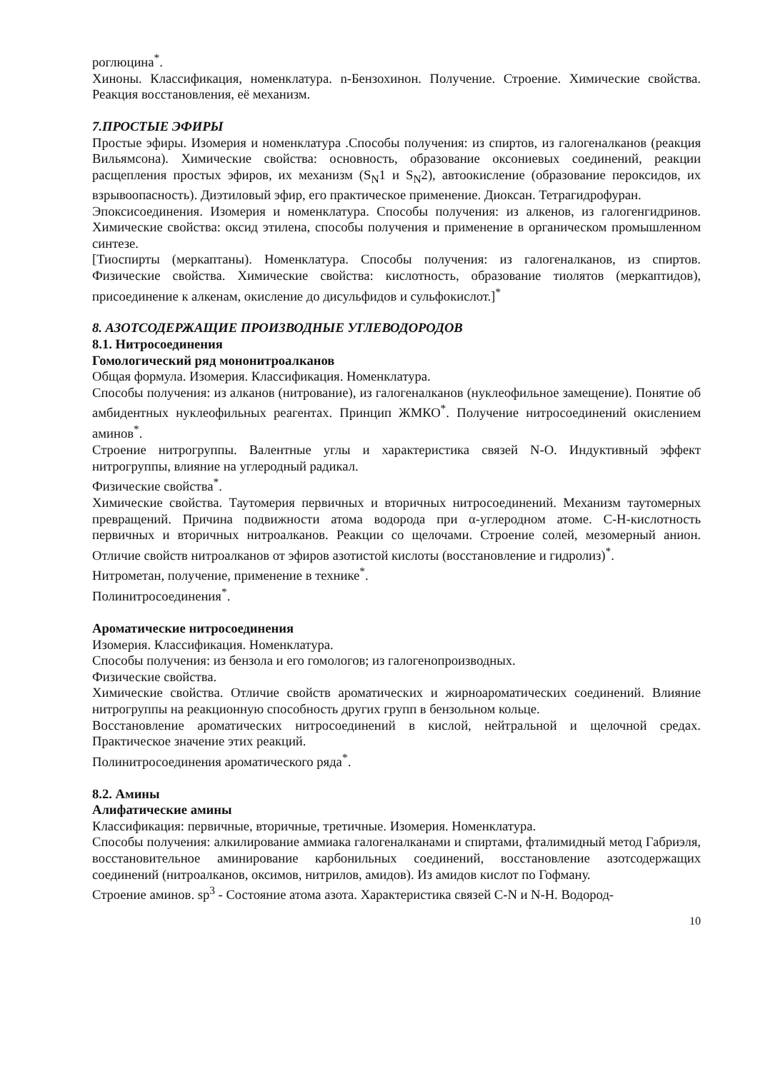роглюцина<sup>*</sup>.
Хиноны. Классификация, номенклатура. n-Бензохинон. Получение. Строение. Химические свойства. Реакция восстановления, её механизм.
7.ПРОСТЫЕ ЭФИРЫ
Простые эфиры. Изомерия и номенклатура .Способы получения: из спиртов, из галогеналканов (реакция Вильямсона). Химические свойства: основность, образование оксониевых соединений, реакции расщепления простых эфиров, их механизм (S<sub>N</sub>1 и S<sub>N</sub>2), автоокисление (образование пероксидов, их взрывоопасность). Диэтиловый эфир, его практическое применение. Диоксан. Тетрагидрофуран.
Эпоксисоединения. Изомерия и номенклатура. Способы получения: из алкенов, из галогенгидринов. Химические свойства: оксид этилена, способы получения и применение в органическом промышленном синтезе.
[Тиоспирты (меркаптаны). Номенклатура. Способы получения: из галогеналканов, из спиртов. Физические свойства. Химические свойства: кислотность, образование тиолятов (меркаптидов), присоединение к алкенам, окисление до дисульфидов и сульфокислот.]<sup>*</sup>
8. АЗОТСОДЕРЖАЩИЕ ПРОИЗВОДНЫЕ УГЛЕВОДОРОДОВ
8.1. Нитросоединения
Гомологический ряд мононитроалканов
Общая формула. Изомерия. Классификация. Номенклатура.
Способы получения: из алканов (нитрование), из галогеналканов (нуклеофильное замещение). Понятие об амбидентных нуклеофильных реагентах. Принцип ЖМКО<sup>*</sup>. Получение нитросоединений окислением аминов<sup>*</sup>.
Строение нитрогруппы. Валентные углы и характеристика связей N-O. Индуктивный эффект нитрогруппы, влияние на углеродный радикал.
Физические свойства<sup>*</sup>.
Химические свойства. Таутомерия первичных и вторичных нитросоединений. Механизм таутомерных превращений. Причина подвижности атома водорода при α-углеродном атоме. C-H-кислотность первичных и вторичных нитроалканов. Реакции со щелочами. Строение солей, мезомерный анион. Отличие свойств нитроалканов от эфиров азотистой кислоты (восстановление и гидролиз)<sup>*</sup>.
Нитрометан, получение, применение в технике<sup>*</sup>.
Полинитросоединения<sup>*</sup>.
Ароматические нитросоединения
Изомерия. Классификация. Номенклатура.
Способы получения: из бензола и его гомологов; из галогенопроизводных.
Физические свойства.
Химические свойства. Отличие свойств ароматических и жирноароматических соединений. Влияние нитрогруппы на реакционную способность других групп в бензольном кольце.
Восстановление ароматических нитросоединений в кислой, нейтральной и щелочной средах. Практическое значение этих реакций.
Полинитросоединения ароматического ряда<sup>*</sup>.
8.2. Амины
Алифатические амины
Классификация: первичные, вторичные, третичные. Изомерия. Номенклатура.
Способы получения: алкилирование аммиака галогеналканами и спиртами, фталимидный метод Габриэля, восстановительное аминирование карбонильных соединений, восстановление азотсодержащих соединений (нитроалканов, оксимов, нитрилов, амидов). Из амидов кислот по Гофману.
Строение аминов. sp<sup>3</sup> - Состояние атома азота. Характеристика связей C-N и N-H. Водород-
10